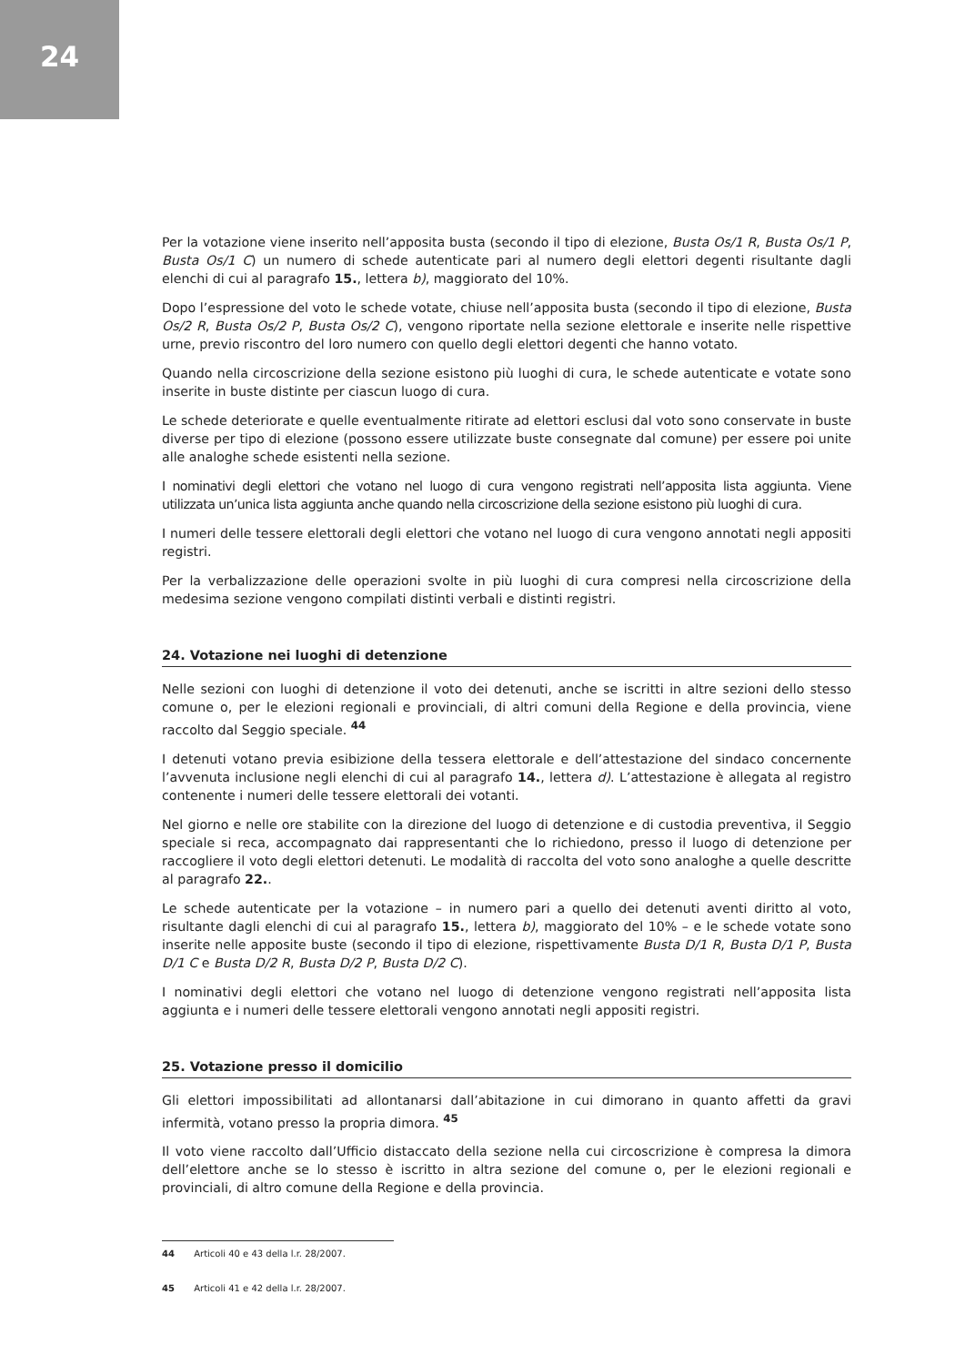24
Per la votazione viene inserito nell’apposita busta (secondo il tipo di elezione, Busta Os/1 R, Busta Os/1 P, Busta Os/1 C) un numero di schede autenticate pari al numero degli elettori degenti risultante dagli elenchi di cui al paragrafo 15., lettera b), maggiorato del 10%.
Dopo l’espressione del voto le schede votate, chiuse nell’apposita busta (secondo il tipo di elezione, Busta Os/2 R, Busta Os/2 P, Busta Os/2 C), vengono riportate nella sezione elettorale e inserite nelle rispettive urne, previo riscontro del loro numero con quello degli elettori degenti che hanno votato.
Quando nella circoscrizione della sezione esistono più luoghi di cura, le schede autenticate e votate sono inserite in buste distinte per ciascun luogo di cura.
Le schede deteriorate e quelle eventualmente ritirate ad elettori esclusi dal voto sono conservate in buste diverse per tipo di elezione (possono essere utilizzate buste consegnate dal comune) per essere poi unite alle analoghe schede esistenti nella sezione.
I nominativi degli elettori che votano nel luogo di cura vengono registrati nell’apposita lista aggiunta. Viene utilizzata un’unica lista aggiunta anche quando nella circoscrizione della sezione esistono più luoghi di cura.
I numeri delle tessere elettorali degli elettori che votano nel luogo di cura vengono annotati negli appositi registri.
Per la verbalizzazione delle operazioni svolte in più luoghi di cura compresi nella circoscrizione della medesima sezione vengono compilati distinti verbali e distinti registri.
24. Votazione nei luoghi di detenzione
Nelle sezioni con luoghi di detenzione il voto dei detenuti, anche se iscritti in altre sezioni dello stesso comune o, per le elezioni regionali e provinciali, di altri comuni della Regione e della provincia, viene raccolto dal Seggio speciale. <sup>44</sup>
I detenuti votano previa esibizione della tessera elettorale e dell’attestazione del sindaco concernente l’avvenuta inclusione negli elenchi di cui al paragrafo 14., lettera d). L’attestazione è allegata al registro contenente i numeri delle tessere elettorali dei votanti.
Nel giorno e nelle ore stabilite con la direzione del luogo di detenzione e di custodia preventiva, il Seggio speciale si reca, accompagnato dai rappresentanti che lo richiedono, presso il luogo di detenzione per raccogliere il voto degli elettori detenuti. Le modalità di raccolta del voto sono analoghe a quelle descritte al paragrafo 22..
Le schede autenticate per la votazione – in numero pari a quello dei detenuti aventi diritto al voto, risultante dagli elenchi di cui al paragrafo 15., lettera b), maggiorato del 10% – e le schede votate sono inserite nelle apposite buste (secondo il tipo di elezione, rispettivamente Busta D/1 R, Busta D/1 P, Busta D/1 C e Busta D/2 R, Busta D/2 P, Busta D/2 C).
I nominativi degli elettori che votano nel luogo di detenzione vengono registrati nell’apposita lista aggiunta e i numeri delle tessere elettorali vengono annotati negli appositi registri.
25. Votazione presso il domicilio
Gli elettori impossibilitati ad allontanarsi dall’abitazione in cui dimorano in quanto affetti da gravi infermità, votano presso la propria dimora. <sup>45</sup>
Il voto viene raccolto dall’Ufficio distaccato della sezione nella cui circoscrizione è compresa la dimora dell’elettore anche se lo stesso è iscritto in altra sezione del comune o, per le elezioni regionali e provinciali, di altro comune della Regione e della provincia.
44 Articoli 40 e 43 della l.r. 28/2007.
45 Articoli 41 e 42 della l.r. 28/2007.